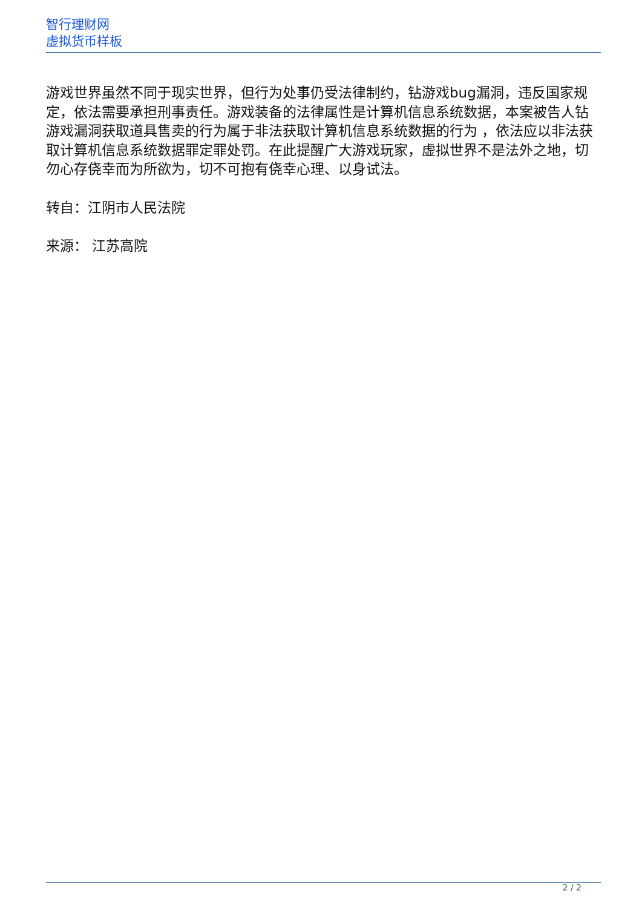智行理财网
虚拟货币样板
游戏世界虽然不同于现实世界，但行为处事仍受法律制约，钻游戏bug漏洞，违反国家规定，依法需要承担刑事责任。游戏装备的法律属性是计算机信息系统数据，本案被告人钻游戏漏洞获取道具售卖的行为属于非法获取计算机信息系统数据的行为 ，依法应以非法获取计算机信息系统数据罪定罪处罚。在此提醒广大游戏玩家，虚拟世界不是法外之地，切勿心存侥幸而为所欲为，切不可抱有侥幸心理、以身试法。
转自：江阴市人民法院
来源： 江苏高院
2 / 2